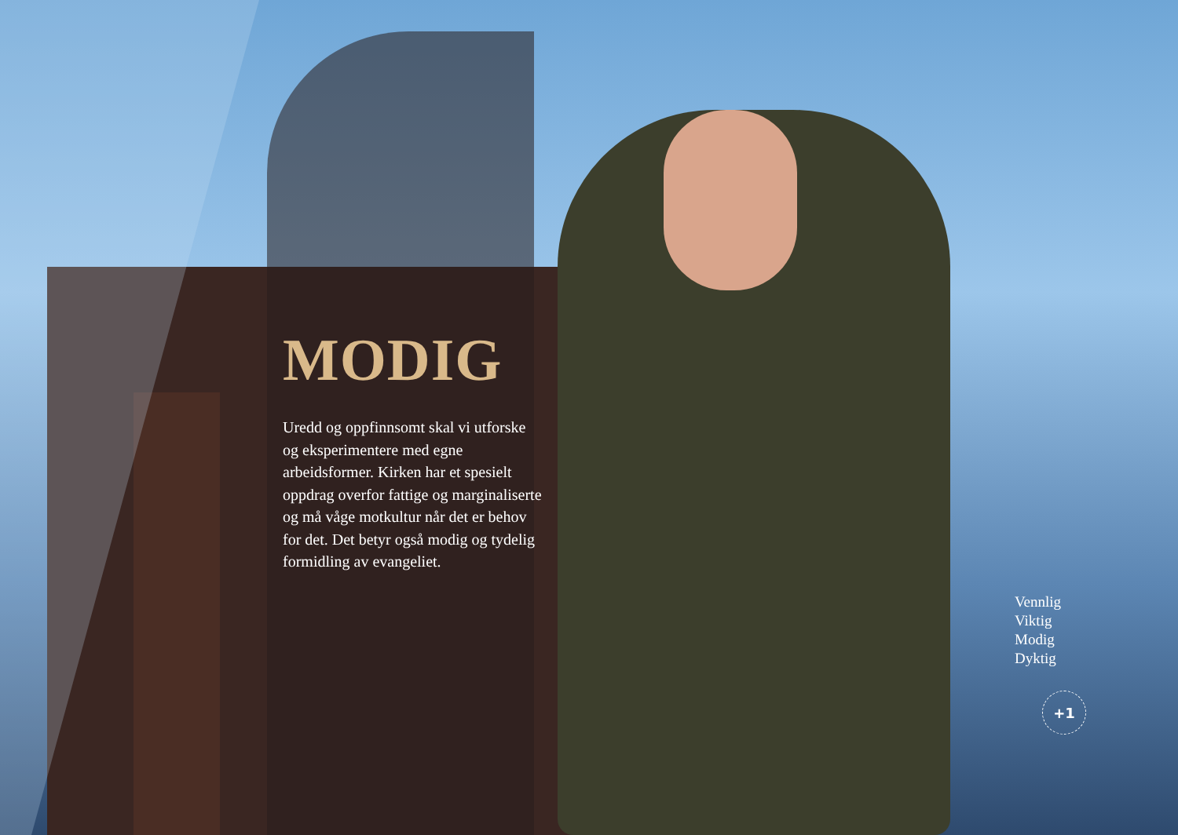MODIG
Uredd og oppfinnsomt skal vi utforske og eksperimentere med egne arbeidsformer. Kirken har et spesielt oppdrag overfor fattige og marginaliserte og må våge motkultur når det er behov for det. Det betyr også modig og tydelig formidling av evangeliet.
Vennlig
Viktig
Modig
Dyktig
+1